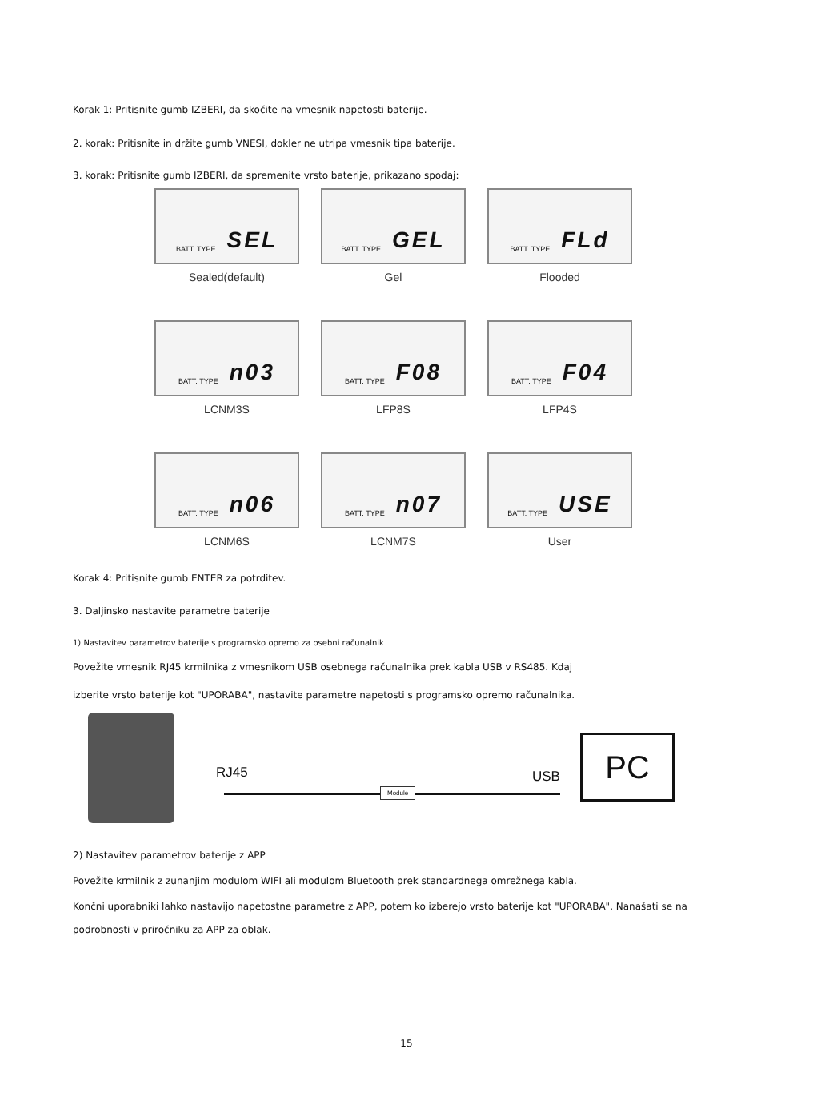Korak 1: Pritisnite gumb IZBERI, da skočite na vmesnik napetosti baterije.
2. korak: Pritisnite in držite gumb VNESI, dokler ne utripa vmesnik tipa baterije.
3. korak: Pritisnite gumb IZBERI, da spremenite vrsto baterije, prikazano spodaj:
BATT. TYPE SEL
Sealed(default)
BATT. TYPE GEL
Gel
BATT. TYPE FLd
Flooded
BATT. TYPE n03
LCNM3S
BATT. TYPE F08
LFP8S
BATT. TYPE F04
LFP4S
BATT. TYPE n06
LCNM6S
BATT. TYPE n07
LCNM7S
BATT. TYPE USE
User
Korak 4: Pritisnite gumb ENTER za potrditev.
3. Daljinsko nastavite parametre baterije
1) Nastavitev parametrov baterije s programsko opremo za osebni računalnik
Povežite vmesnik RJ45 krmilnika z vmesnikom USB osebnega računalnika prek kabla USB v RS485. Kdaj
izberite vrsto baterije kot "UPORABA", nastavite parametre napetosti s programsko opremo računalnika.
RJ45
Module
USB
PC
2) Nastavitev parametrov baterije z APP
Povežite krmilnik z zunanjim modulom WIFI ali modulom Bluetooth prek standardnega omrežnega kabla.
Končni uporabniki lahko nastavijo napetostne parametre z APP, potem ko izberejo vrsto baterije kot "UPORABA". Nanašati se na
podrobnosti v priročniku za APP za oblak.
15